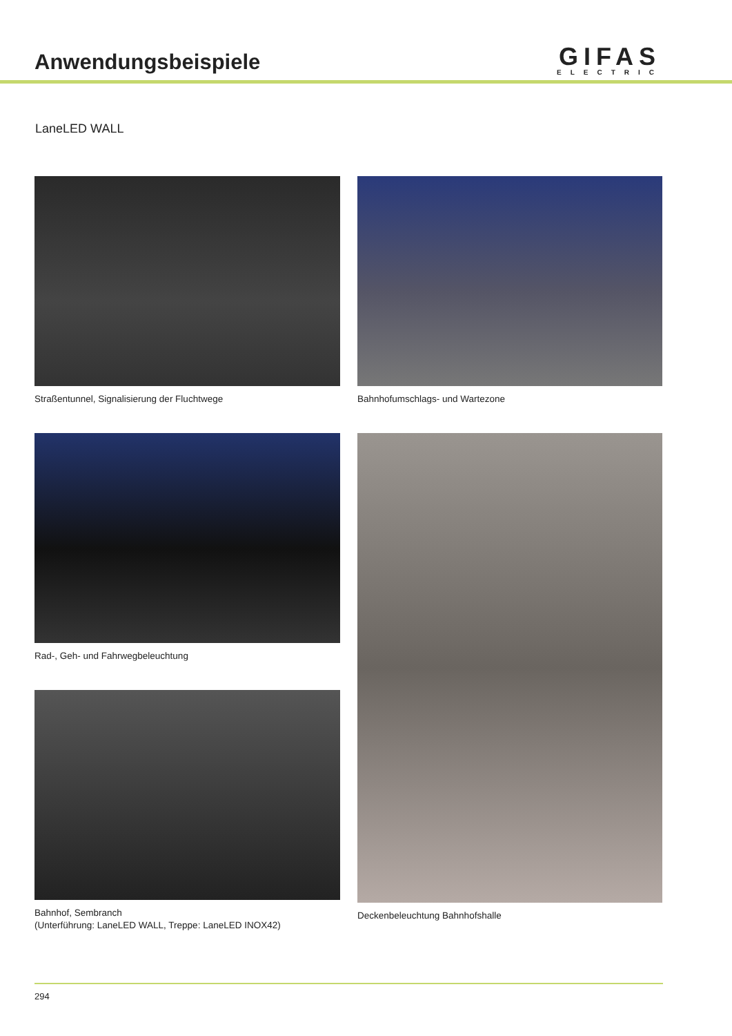Anwendungsbeispiele
GIFAS
ELECTRIC
LaneLED WALL
Straßentunnel, Signalisierung der Fluchtwege
Bahnhofumschlags- und Wartezone
Rad-, Geh- und Fahrwegbeleuchtung
Bahnhof, Sembranch
(Unterführung: LaneLED WALL, Treppe: LaneLED INOX42)
Deckenbeleuchtung Bahnhofshalle
294